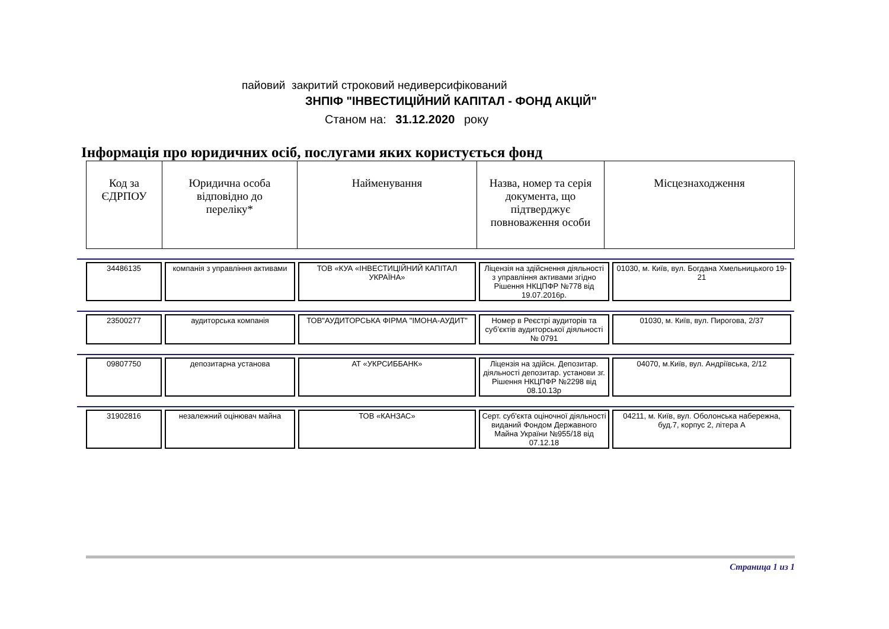пайовий закритий строковий недиверсифікований
ЗНПІФ "ІНВЕСТИЦІЙНИЙ КАПІТАЛ - ФОНД АКЦІЙ"
Станом на: 31.12.2020 року
Інформація про юридичних осіб, послугами яких користується фонд
| Код за ЄДРПОУ | Юридична особа відповідно до переліку* | Найменування | Назва, номер та серія документа, що підтверджує повноваження особи | Місцезнаходження |
| --- | --- | --- | --- | --- |
| 34486135 | компанія з управління активами | ТОВ «КУА «ІНВЕСТИЦІЙНИЙ КАПІТАЛ УКРАЇНА» | Ліцензія на здійснення діяльності з управління активами згідно Рішення НКЦПФР №778 від 19.07.2016р. | 01030, м. Київ, вул. Богдана Хмельницького 19-21 |
| 23500277 | аудиторська компанія | ТОВ"АУДИТОРСЬКА ФІРМА "ІМОНА-АУДИТ" | Номер в Реєстрі аудиторів та суб’єктів аудиторської діяльності № 0791 | 01030, м. Київ, вул. Пирогова, 2/37 |
| 09807750 | депозитарна установа | АТ «УКРСИББАНК» | Ліцензія на здійсн. Депозитар. діяльності депозитар. установи зг. Рішення НКЦПФР №2298 від 08.10.13р | 04070, м.Київ, вул. Андріївська, 2/12 |
| 31902816 | незалежний оцінювач майна | ТОВ «КАНЗАС» | Серт. суб'єкта оціночної діяльності виданий Фондом Державного Майна України №955/18 від 07.12.18 | 04211, м. Київ, вул. Оболонська набережна, буд.7, корпус 2, літера А |
Страница 1 из 1